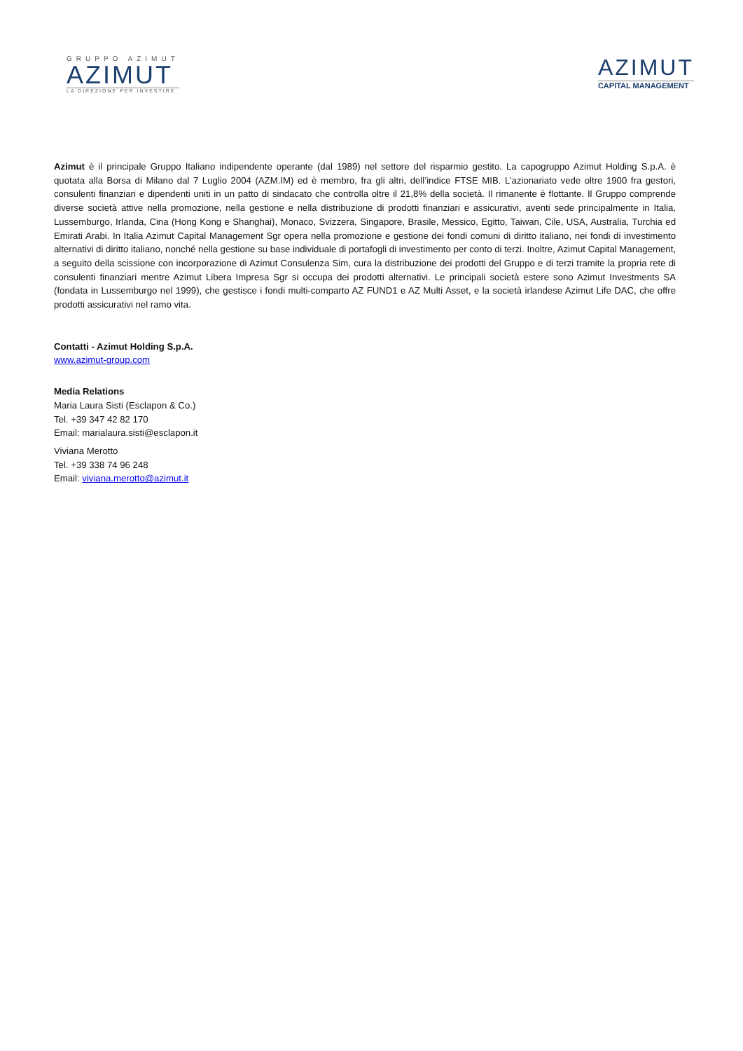GRUPPO AZIMUT
AZIMUT
LA DIREZIONE PER INVESTIRE
AZIMUT
CAPITAL MANAGEMENT
Azimut è il principale Gruppo Italiano indipendente operante (dal 1989) nel settore del risparmio gestito. La capogruppo Azimut Holding S.p.A. è quotata alla Borsa di Milano dal 7 Luglio 2004 (AZM.IM) ed è membro, fra gli altri, dell’indice FTSE MIB. L’azionariato vede oltre 1900 fra gestori, consulenti finanziari e dipendenti uniti in un patto di sindacato che controlla oltre il 21,8% della società. Il rimanente è flottante. Il Gruppo comprende diverse società attive nella promozione, nella gestione e nella distribuzione di prodotti finanziari e assicurativi, aventi sede principalmente in Italia, Lussemburgo, Irlanda, Cina (Hong Kong e Shanghai), Monaco, Svizzera, Singapore, Brasile, Messico, Egitto, Taiwan, Cile, USA, Australia, Turchia ed Emirati Arabi. In Italia Azimut Capital Management Sgr opera nella promozione e gestione dei fondi comuni di diritto italiano, nei fondi di investimento alternativi di diritto italiano, nonché nella gestione su base individuale di portafogli di investimento per conto di terzi. Inoltre, Azimut Capital Management, a seguito della scissione con incorporazione di Azimut Consulenza Sim, cura la distribuzione dei prodotti del Gruppo e di terzi tramite la propria rete di consulenti finanziari mentre Azimut Libera Impresa Sgr si occupa dei prodotti alternativi. Le principali società estere sono Azimut Investments SA (fondata in Lussemburgo nel 1999), che gestisce i fondi multi-comparto AZ FUND1 e AZ Multi Asset, e la società irlandese Azimut Life DAC, che offre prodotti assicurativi nel ramo vita.
Contatti - Azimut Holding S.p.A.
www.azimut-group.com
Media Relations
Maria Laura Sisti (Esclapon & Co.)
Tel. +39 347 42 82 170
Email: marialaura.sisti@esclapon.it
Viviana Merotto
Tel. +39 338 74 96 248
Email: viviana.merotto@azimut.it